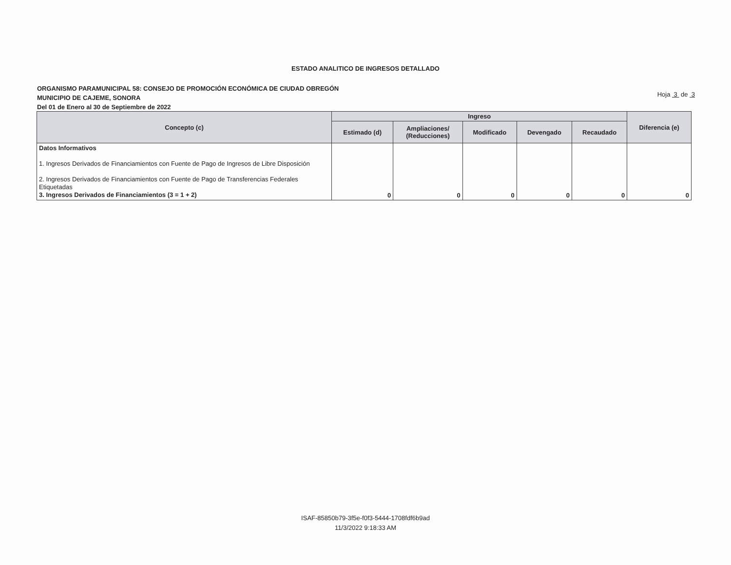ESTADO ANALITICO DE INGRESOS DETALLADO
Hoja 3 de 3 ORGANISMO PARAMUNICIPAL 58: CONSEJO DE PROMOCIÓN ECONÓMICA DE CIUDAD OBREGÓN
MUNICIPIO DE CAJEME, SONORA
Del 01 de Enero al 30 de Septiembre de 2022
| Concepto (c) | Ingreso | | | | | Diferencia (e) |
| --- | --- | --- | --- | --- | --- | --- |
| | Estimado (d) | Ampliaciones/ (Reducciones) | Modificado | Devengado | Recaudado | |
| Datos Informativos 1. Ingresos Derivados de Financiamientos con Fuente de Pago de Ingresos de Libre Disposición 2. Ingresos Derivados de Financiamientos con Fuente de Pago de Transferencias Federales Etiquetadas 3. Ingresos Derivados de Financiamientos (3 = 1 + 2) | 0 | 0 | 0 | 0 | 0 | 0 |
ISAF-85850b79-3f5e-f0f3-5444-1708fdf6b9ad
11/3/2022 9:18:33 AM